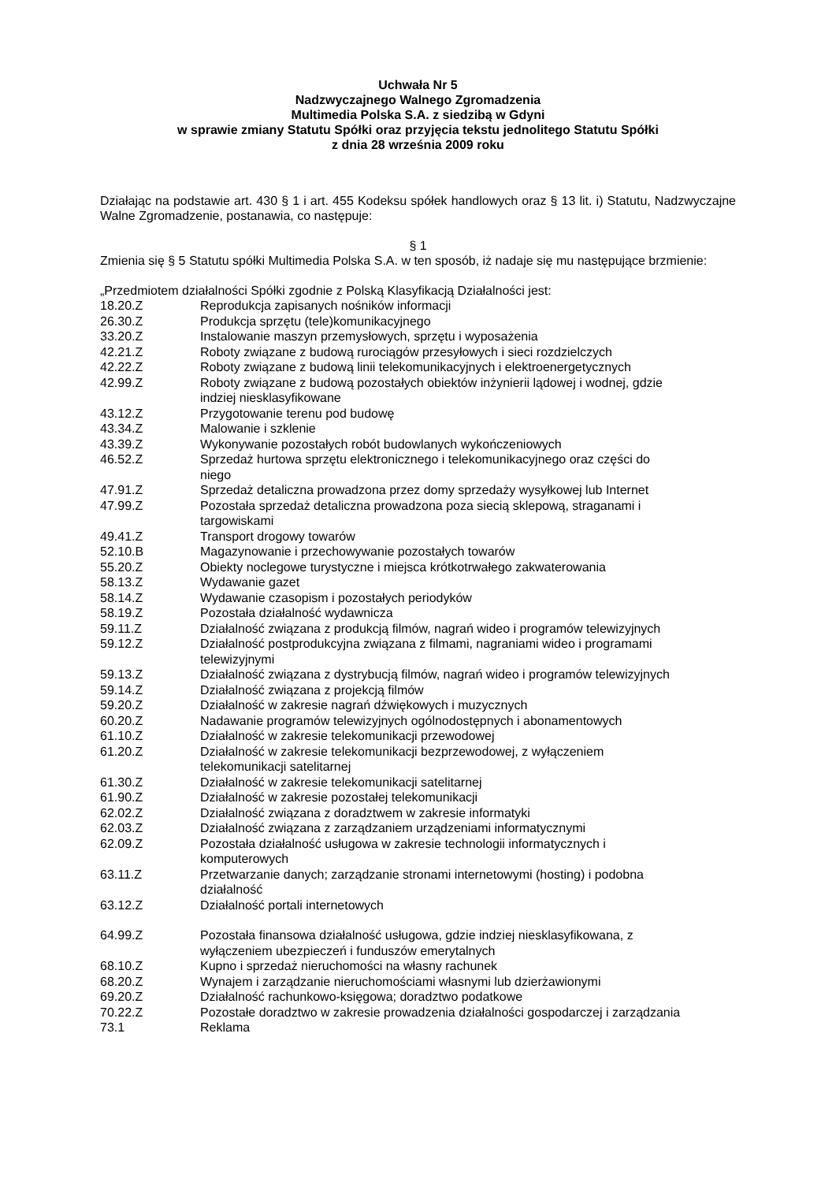Uchwała Nr 5
Nadzwyczajnego Walnego Zgromadzenia
Multimedia Polska S.A. z siedzibą w Gdyni
w sprawie zmiany Statutu Spółki oraz przyjęcia tekstu jednolitego Statutu Spółki
z dnia 28 września 2009 roku
Działając na podstawie art. 430 § 1 i art. 455 Kodeksu spółek handlowych oraz § 13 lit. i) Statutu, Nadzwyczajne Walne Zgromadzenie, postanawia, co następuje:
§ 1
Zmienia się § 5 Statutu spółki Multimedia Polska S.A. w ten sposób, iż nadaje się mu następujące brzmienie:
„Przedmiotem działalności Spółki zgodnie z Polską Klasyfikacją Działalności jest:
| 18.20.Z | Reprodukcja zapisanych nośników informacji |
| 26.30.Z | Produkcja sprzętu (tele)komunikacyjnego |
| 33.20.Z | Instalowanie maszyn przemysłowych, sprzętu i wyposażenia |
| 42.21.Z | Roboty związane z budową rurociągów przesyłowych i sieci rozdzielczych |
| 42.22.Z | Roboty związane z budową linii telekomunikacyjnych i elektroenergetycznych |
| 42.99.Z | Roboty związane z budową pozostałych obiektów inżynierii lądowej i wodnej, gdzie indziej niesklasyfikowane |
| 43.12.Z | Przygotowanie terenu pod budowę |
| 43.34.Z | Malowanie i szklenie |
| 43.39.Z | Wykonywanie pozostałych robót budowlanych wykończeniowych |
| 46.52.Z | Sprzedaż hurtowa sprzętu elektronicznego i telekomunikacyjnego oraz części do niego |
| 47.91.Z | Sprzedaż detaliczna prowadzona przez domy sprzedaży wysyłkowej lub Internet |
| 47.99.Z | Pozostała sprzedaż detaliczna prowadzona poza siecią sklepową, straganami i targowiskami |
| 49.41.Z | Transport drogowy towarów |
| 52.10.B | Magazynowanie i przechowywanie pozostałych towarów |
| 55.20.Z | Obiekty noclegowe turystyczne i miejsca krótkotrwałego zakwaterowania |
| 58.13.Z | Wydawanie gazet |
| 58.14.Z | Wydawanie czasopism i pozostałych periodyków |
| 58.19.Z | Pozostała działalność wydawnicza |
| 59.11.Z | Działalność związana z produkcją filmów, nagrań wideo i programów telewizyjnych |
| 59.12.Z | Działalność postprodukcyjna związana z filmami, nagraniami wideo i programami telewizyjnymi |
| 59.13.Z | Działalność związana z dystrybucją filmów, nagrań wideo i programów telewizyjnych |
| 59.14.Z | Działalność związana z projekcją filmów |
| 59.20.Z | Działalność w zakresie nagrań dźwiękowych i muzycznych |
| 60.20.Z | Nadawanie programów telewizyjnych ogólnodostępnych i abonamentowych |
| 61.10.Z | Działalność w zakresie telekomunikacji przewodowej |
| 61.20.Z | Działalność w zakresie telekomunikacji bezprzewodowej, z wyłączeniem telekomunikacji satelitarnej |
| 61.30.Z | Działalność w zakresie telekomunikacji satelitarnej |
| 61.90.Z | Działalność w zakresie pozostałej telekomunikacji |
| 62.02.Z | Działalność związana z doradztwem w zakresie informatyki |
| 62.03.Z | Działalność związana z zarządzaniem urządzeniami informatycznymi |
| 62.09.Z | Pozostała działalność usługowa w zakresie technologii informatycznych i komputerowych |
| 63.11.Z | Przetwarzanie danych; zarządzanie stronami internetowymi (hosting) i podobna działalność |
| 63.12.Z | Działalność portali internetowych |
| 64.99.Z | Pozostała finansowa działalność usługowa, gdzie indziej niesklasyfikowana, z wyłączeniem ubezpieczeń i funduszów emerytalnych |
| 68.10.Z | Kupno i sprzedaż nieruchomości na własny rachunek |
| 68.20.Z | Wynajem i zarządzanie nieruchomościami własnymi lub dzierżawionymi |
| 69.20.Z | Działalność rachunkowo-księgowa; doradztwo podatkowe |
| 70.22.Z | Pozostałe doradztwo w zakresie prowadzenia działalności gospodarczej i zarządzania |
| 73.1 | Reklama |